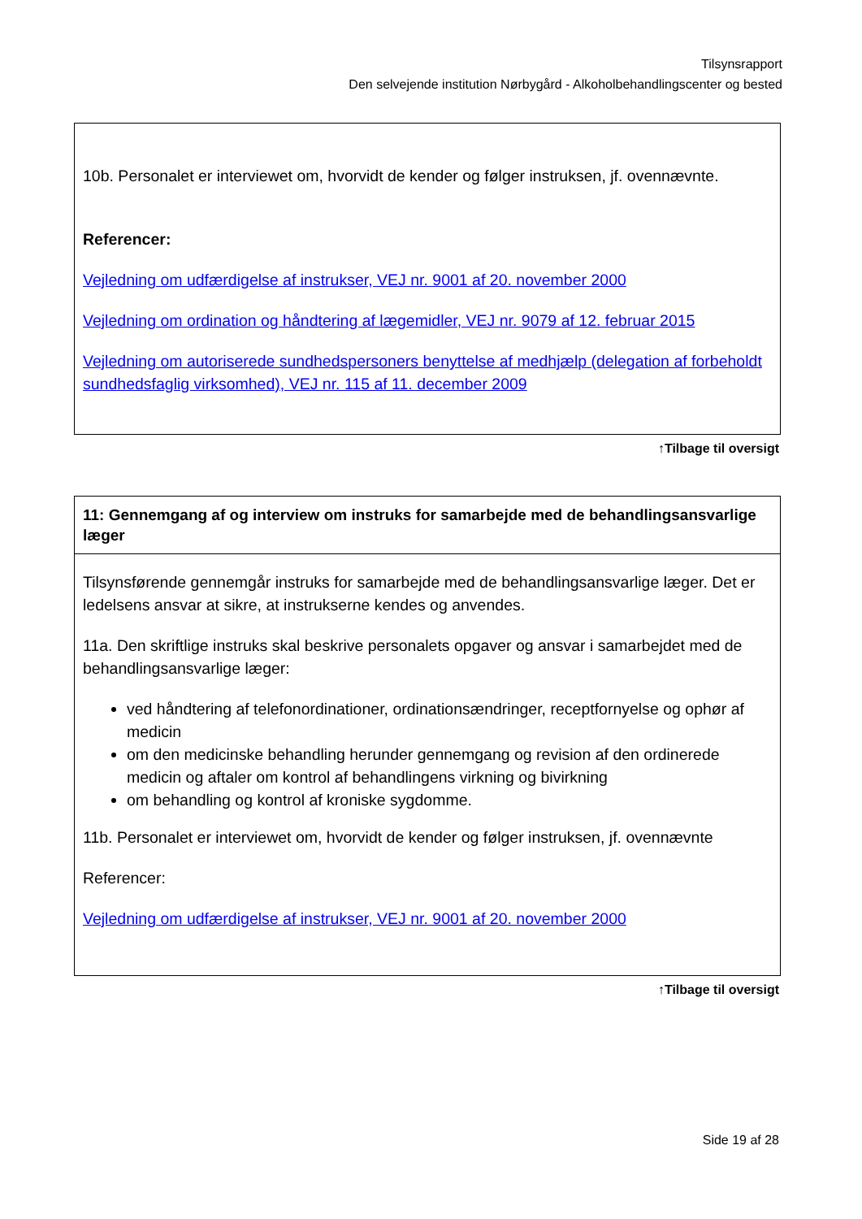Tilsynsrapport
Den selvejende institution Nørbygård - Alkoholbehandlingscenter og bested
10b. Personalet er interviewet om, hvorvidt de kender og følger instruksen, jf. ovennævnte.
Referencer:
Vejledning om udfærdigelse af instrukser, VEJ nr. 9001 af 20. november 2000
Vejledning om ordination og håndtering af lægemidler, VEJ nr. 9079 af 12. februar 2015
Vejledning om autoriserede sundhedspersoners benyttelse af medhjælp (delegation af forbeholdt sundhedsfaglig virksomhed), VEJ nr. 115 af 11. december 2009
↑Tilbage til oversigt
11: Gennemgang af og interview om instruks for samarbejde med de behandlingsansvarlige læger
Tilsynsførende gennemgår instruks for samarbejde med de behandlingsansvarlige læger. Det er ledelsens ansvar at sikre, at instrukserne kendes og anvendes.
11a. Den skriftlige instruks skal beskrive personalets opgaver og ansvar i samarbejdet med de behandlingsansvarlige læger:
ved håndtering af telefonordinationer, ordinationsændringer, receptfornyelse og ophør af medicin
om den medicinske behandling herunder gennemgang og revision af den ordinerede medicin og aftaler om kontrol af behandlingens virkning og bivirkning
om behandling og kontrol af kroniske sygdomme.
11b. Personalet er interviewet om, hvorvidt de kender og følger instruksen, jf. ovennævnte
Referencer:
Vejledning om udfærdigelse af instrukser, VEJ nr. 9001 af 20. november 2000
↑Tilbage til oversigt
Side 19 af 28